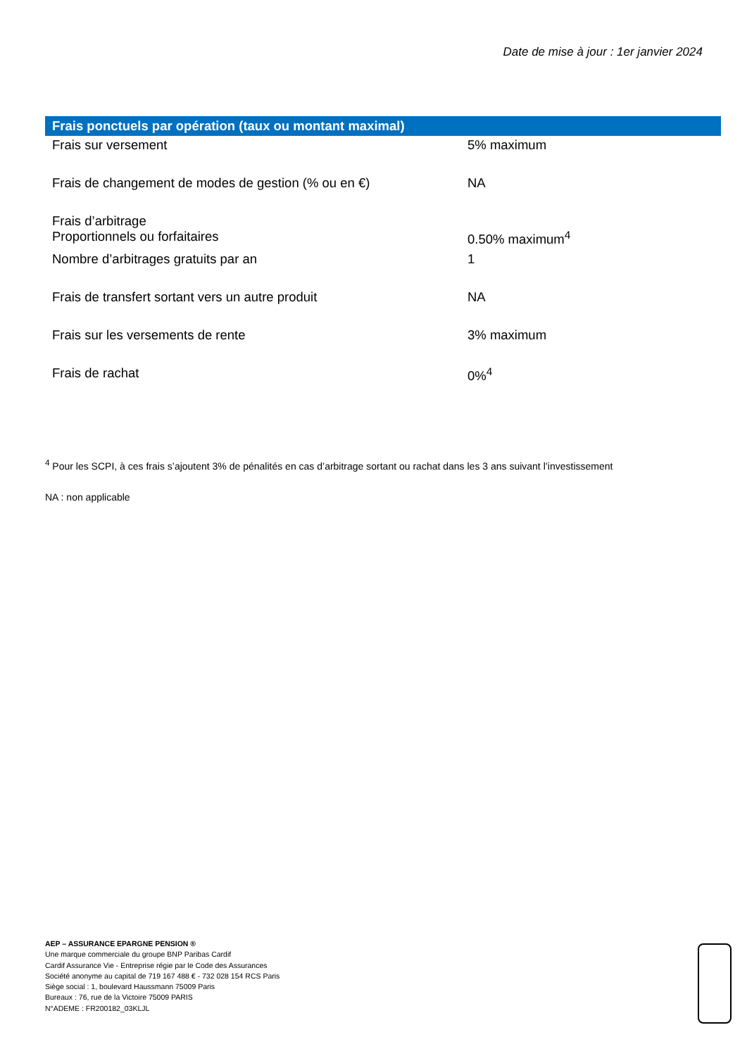Date de mise à jour : 1er janvier 2024
| Frais ponctuels par opération (taux ou montant maximal) | |
| --- | --- |
| Frais sur versement | 5% maximum |
| Frais de changement de modes de gestion (% ou en €) | NA |
| Frais d’arbitrage Proportionnels ou forfaitaires | 0.50% maximum<sup>4</sup> |
| Nombre d’arbitrages gratuits par an | 1 |
| Frais de transfert sortant vers un autre produit | NA |
| Frais sur les versements de rente | 3% maximum |
| Frais de rachat | 0%<sup>4</sup> |
<sup>4</sup> Pour les SCPI, à ces frais s’ajoutent 3% de pénalités en cas d’arbitrage sortant ou rachat dans les 3 ans suivant l’investissement
NA : non applicable
AEP – ASSURANCE EPARGNE PENSION ®
Une marque commerciale du groupe BNP Paribas Cardif
Cardif Assurance Vie - Entreprise régie par le Code des Assurances
Société anonyme au capital de 719 167 488 € - 732 028 154 RCS Paris
Siège social : 1, boulevard Haussmann 75009 Paris
Bureaux : 76, rue de la Victoire 75009 PARIS
N°ADEME : FR200182_03KLJL